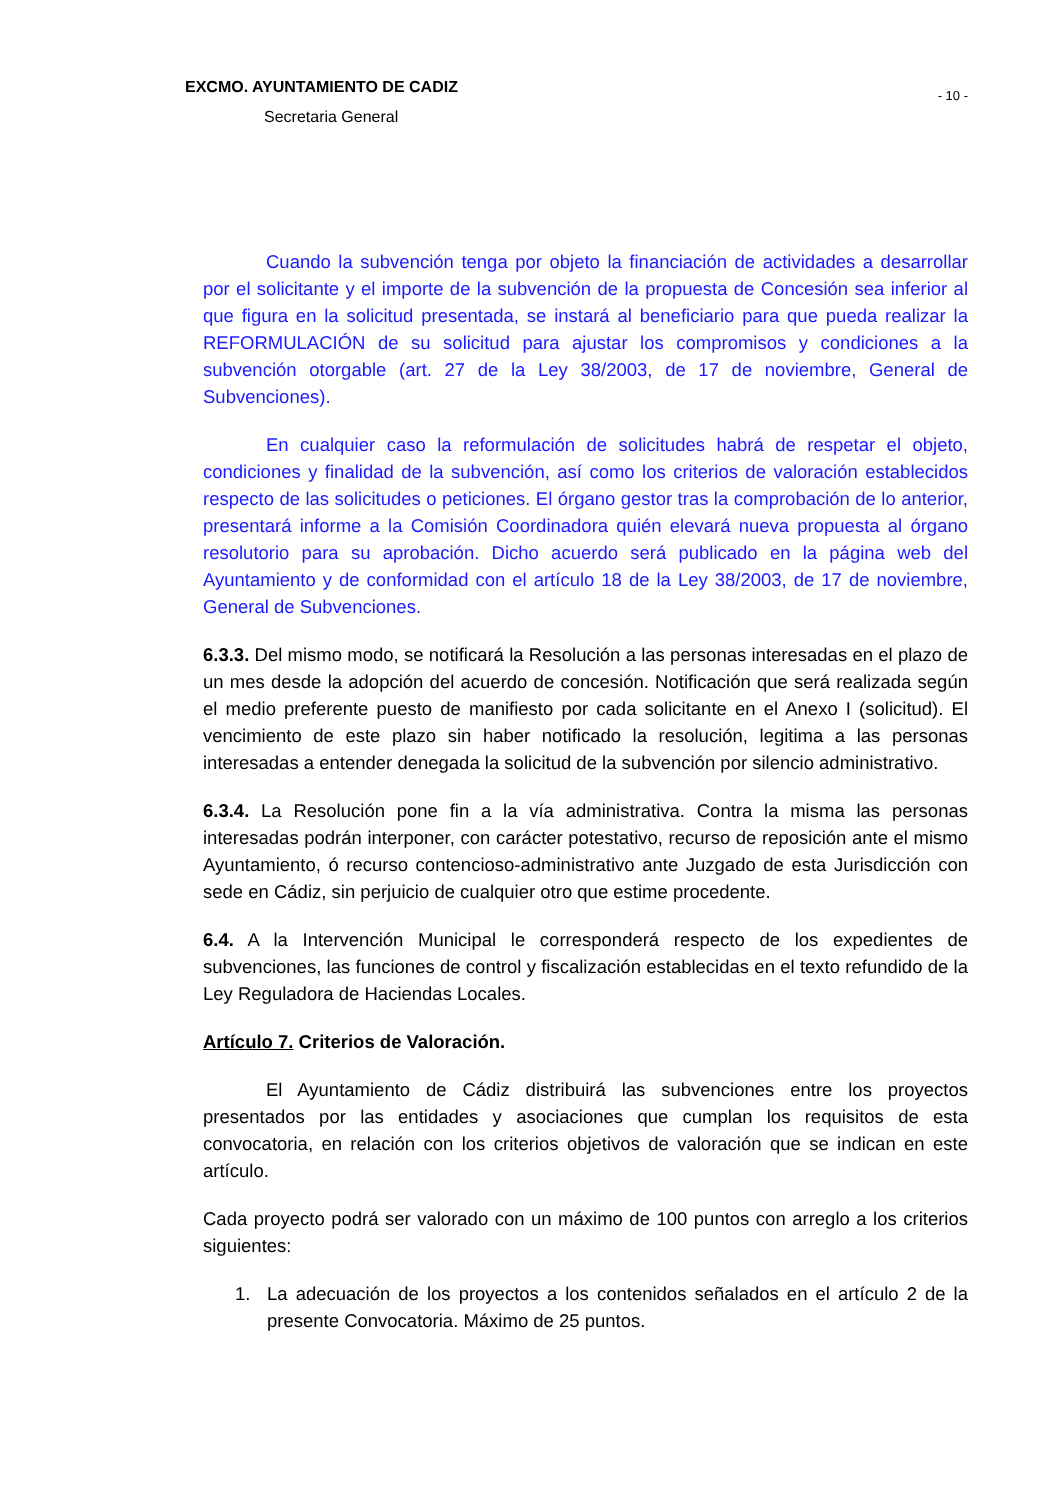EXCMO. AYUNTAMIENTO DE CADIZ
Secretaria General
- 10 -
Cuando la subvención tenga por objeto la financiación de actividades a desarrollar por el solicitante y el importe de la subvención de la propuesta de Concesión sea inferior al que figura en la solicitud presentada, se instará al beneficiario para que pueda realizar la REFORMULACIÓN de su solicitud para ajustar los compromisos y condiciones a la subvención otorgable (art. 27 de la Ley 38/2003, de 17 de noviembre, General de Subvenciones).
En cualquier caso la reformulación de solicitudes habrá de respetar el objeto, condiciones y finalidad de la subvención, así como los criterios de valoración establecidos respecto de las solicitudes o peticiones. El órgano gestor tras la comprobación de lo anterior, presentará informe a la Comisión Coordinadora quién elevará nueva propuesta al órgano resolutorio para su aprobación. Dicho acuerdo será publicado en la página web del Ayuntamiento y de conformidad con el artículo 18 de la Ley 38/2003, de 17 de noviembre, General de Subvenciones.
6.3.3. Del mismo modo, se notificará la Resolución a las personas interesadas en el plazo de un mes desde la adopción del acuerdo de concesión. Notificación que será realizada según el medio preferente puesto de manifiesto por cada solicitante en el Anexo I (solicitud). El vencimiento de este plazo sin haber notificado la resolución, legitima a las personas interesadas a entender denegada la solicitud de la subvención por silencio administrativo.
6.3.4. La Resolución pone fin a la vía administrativa. Contra la misma las personas interesadas podrán interponer, con carácter potestativo, recurso de reposición ante el mismo Ayuntamiento, ó recurso contencioso-administrativo ante Juzgado de esta Jurisdicción con sede en Cádiz, sin perjuicio de cualquier otro que estime procedente.
6.4. A la Intervención Municipal le corresponderá respecto de los expedientes de subvenciones, las funciones de control y fiscalización establecidas en el texto refundido de la Ley Reguladora de Haciendas Locales.
Artículo 7. Criterios de Valoración.
El Ayuntamiento de Cádiz distribuirá las subvenciones entre los proyectos presentados por las entidades y asociaciones que cumplan los requisitos de esta convocatoria, en relación con los criterios objetivos de valoración que se indican en este artículo.
Cada proyecto podrá ser valorado con un máximo de 100 puntos con arreglo a los criterios siguientes:
1. La adecuación de los proyectos a los contenidos señalados en el artículo 2 de la presente Convocatoria. Máximo de 25 puntos.